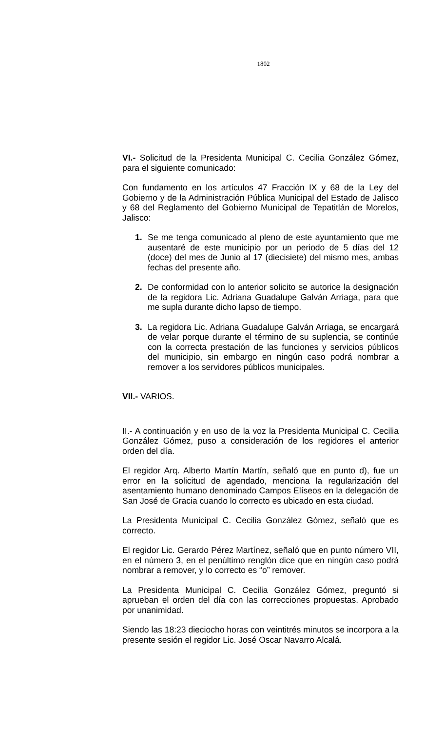1802
VI.- Solicitud de la Presidenta Municipal C. Cecilia González Gómez, para el siguiente comunicado:
Con fundamento en los artículos 47 Fracción IX y 68 de la Ley del Gobierno y de la Administración Pública Municipal del Estado de Jalisco y 68 del Reglamento del Gobierno Municipal de Tepatitlán de Morelos, Jalisco:
1. Se me tenga comunicado al pleno de este ayuntamiento que me ausentaré de este municipio por un periodo de 5 días del 12 (doce) del mes de Junio al 17 (diecisiete) del mismo mes, ambas fechas del presente año.
2. De conformidad con lo anterior solicito se autorice la designación de la regidora Lic. Adriana Guadalupe Galván Arriaga, para que me supla durante dicho lapso de tiempo.
3. La regidora Lic. Adriana Guadalupe Galván Arriaga, se encargará de velar porque durante el término de su suplencia, se continúe con la correcta prestación de las funciones y servicios públicos del municipio, sin embargo en ningún caso podrá nombrar a remover a los servidores públicos municipales.
VII.- VARIOS.
II.- A continuación y en uso de la voz la Presidenta Municipal C. Cecilia González Gómez, puso a consideración de los regidores el anterior orden del día.
El regidor Arq. Alberto Martín Martín, señaló que en punto d), fue un error en la solicitud de agendado, menciona la regularización del asentamiento humano denominado Campos Elíseos en la delegación de San José de Gracia cuando lo correcto es ubicado en esta ciudad.
La Presidenta Municipal C. Cecilia González Gómez, señaló que es correcto.
El regidor Lic. Gerardo Pérez Martínez, señaló que en punto número VII, en el número 3, en el penúltimo renglón dice que en ningún caso podrá nombrar a remover, y lo correcto es “o” remover.
La Presidenta Municipal C. Cecilia González Gómez, preguntó si aprueban el orden del día con las correcciones propuestas. Aprobado por unanimidad.
Siendo las 18:23 dieciocho horas con veintitrés minutos se incorpora a la presente sesión el regidor Lic. José Oscar Navarro Alcalá.